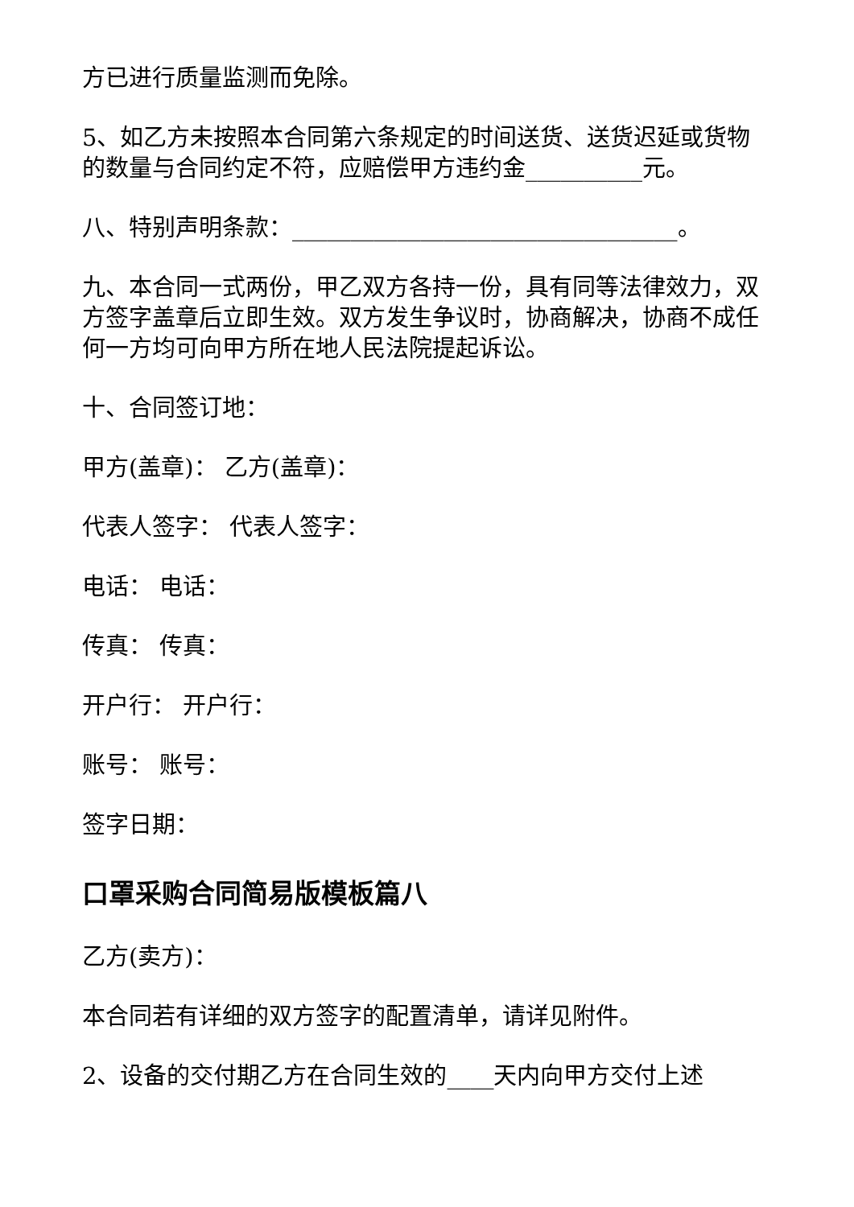方已进行质量监测而免除。
5、如乙方未按照本合同第六条规定的时间送货、送货迟延或货物的数量与合同约定不符，应赔偿甲方违约金__________元。
八、特别声明条款：_________________________________。
九、本合同一式两份，甲乙双方各持一份，具有同等法律效力，双方签字盖章后立即生效。双方发生争议时，协商解决，协商不成任何一方均可向甲方所在地人民法院提起诉讼。
十、合同签订地：
甲方(盖章)： 乙方(盖章)：
代表人签字： 代表人签字：
电话： 电话：
传真： 传真：
开户行： 开户行：
账号： 账号：
签字日期：
口罩采购合同简易版模板篇八
乙方(卖方)：
本合同若有详细的双方签字的配置清单，请详见附件。
2、设备的交付期乙方在合同生效的____天内向甲方交付上述